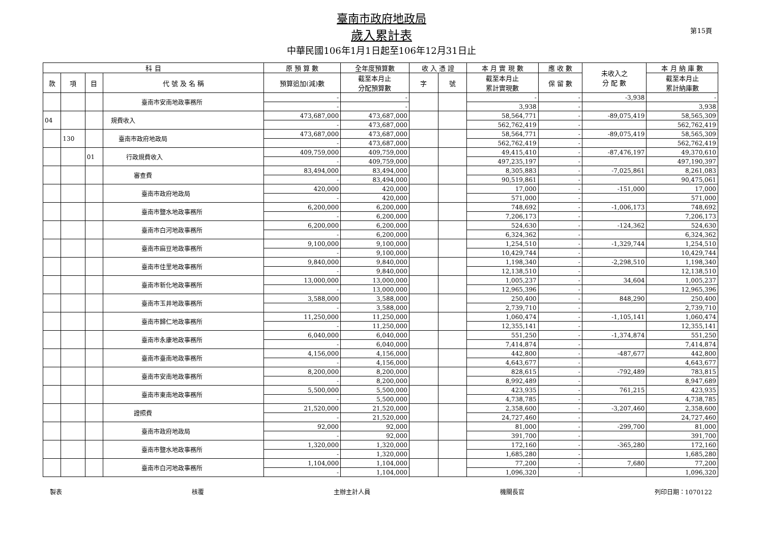臺南市政府地政局
歲入累計表
中華民國106年1月1日起至106年12月31日止
第15頁
| 科 目 | | | | 原 預 算 數 | 全年度預算數 | 收 入 憑 證 | | 本 月 實 現 數 | 應 收 數 | 未收入之 分 配 數 | 本 月 納 庫 數 |
| --- | --- | --- | --- | --- | --- | --- | --- | --- | --- | --- | --- |
| 款 | 項 | 目 | 代 號 及 名 稱 | 預算追加(減)數 | 截至本月止 分配預算數 | 字 | 號 | 截至本月止 累計實現數 | 保 留 數 | | 截至本月止 累計納庫數 |
| | | | 臺南市安南地政事務所 | - | - | | | - | - | -3,938 | - |
| | | | | - | - | | | 3,938 | - | | 3,938 |
| 04 | | | 規費收入 | 473,687,000 | 473,687,000 | | | 58,564,771 | - | -89,075,419 | 58,565,309 |
| | | | | - | 473,687,000 | | | 562,762,419 | - | | 562,762,419 |
| | 130 | | 臺南市政府地政局 | 473,687,000 | 473,687,000 | | | 58,564,771 | - | -89,075,419 | 58,565,309 |
| | | | | - | 473,687,000 | | | 562,762,419 | - | | 562,762,419 |
| | | 01 | 行政規費收入 | 409,759,000 | 409,759,000 | | | 49,415,410 | - | -87,476,197 | 49,370,610 |
| | | | | - | 409,759,000 | | | 497,235,197 | - | | 497,190,397 |
| | | | 審查費 | 83,494,000 | 83,494,000 | | | 8,305,883 | - | -7,025,861 | 8,261,083 |
| | | | | - | 83,494,000 | | | 90,519,861 | - | | 90,475,061 |
| | | | 臺南市政府地政局 | 420,000 | 420,000 | | | 17,000 | - | -151,000 | 17,000 |
| | | | | - | 420,000 | | | 571,000 | - | | 571,000 |
| | | | 臺南市鹽水地政事務所 | 6,200,000 | 6,200,000 | | | 748,692 | - | -1,006,173 | 748,692 |
| | | | | - | 6,200,000 | | | 7,206,173 | - | | 7,206,173 |
| | | | 臺南市白河地政事務所 | 6,200,000 | 6,200,000 | | | 524,630 | - | -124,362 | 524,630 |
| | | | | - | 6,200,000 | | | 6,324,362 | - | | 6,324,362 |
| | | | 臺南市麻豆地政事務所 | 9,100,000 | 9,100,000 | | | 1,254,510 | - | -1,329,744 | 1,254,510 |
| | | | | - | 9,100,000 | | | 10,429,744 | - | | 10,429,744 |
| | | | 臺南市佳里地政事務所 | 9,840,000 | 9,840,000 | | | 1,198,340 | - | -2,298,510 | 1,198,340 |
| | | | | - | 9,840,000 | | | 12,138,510 | - | | 12,138,510 |
| | | | 臺南市新化地政事務所 | 13,000,000 | 13,000,000 | | | 1,005,237 | - | 34,604 | 1,005,237 |
| | | | | - | 13,000,000 | | | 12,965,396 | - | | 12,965,396 |
| | | | 臺南市玉井地政事務所 | 3,588,000 | 3,588,000 | | | 250,400 | - | 848,290 | 250,400 |
| | | | | - | 3,588,000 | | | 2,739,710 | - | | 2,739,710 |
| | | | 臺南市歸仁地政事務所 | 11,250,000 | 11,250,000 | | | 1,060,474 | - | -1,105,141 | 1,060,474 |
| | | | | - | 11,250,000 | | | 12,355,141 | - | | 12,355,141 |
| | | | 臺南市永康地政事務所 | 6,040,000 | 6,040,000 | | | 551,250 | - | -1,374,874 | 551,250 |
| | | | | - | 6,040,000 | | | 7,414,874 | - | | 7,414,874 |
| | | | 臺南市臺南地政事務所 | 4,156,000 | 4,156,000 | | | 442,800 | - | -487,677 | 442,800 |
| | | | | - | 4,156,000 | | | 4,643,677 | - | | 4,643,677 |
| | | | 臺南市安南地政事務所 | 8,200,000 | 8,200,000 | | | 828,615 | - | -792,489 | 783,815 |
| | | | | - | 8,200,000 | | | 8,992,489 | - | | 8,947,689 |
| | | | 臺南市東南地政事務所 | 5,500,000 | 5,500,000 | | | 423,935 | - | 761,215 | 423,935 |
| | | | | - | 5,500,000 | | | 4,738,785 | - | | 4,738,785 |
| | | | 證照費 | 21,520,000 | 21,520,000 | | | 2,358,600 | - | -3,207,460 | 2,358,600 |
| | | | | - | 21,520,000 | | | 24,727,460 | - | | 24,727,460 |
| | | | 臺南市政府地政局 | 92,000 | 92,000 | | | 81,000 | - | -299,700 | 81,000 |
| | | | | - | 92,000 | | | 391,700 | - | | 391,700 |
| | | | 臺南市鹽水地政事務所 | 1,320,000 | 1,320,000 | | | 172,160 | - | -365,280 | 172,160 |
| | | | | - | 1,320,000 | | | 1,685,280 | - | | 1,685,280 |
| | | | 臺南市白河地政事務所 | 1,104,000 | 1,104,000 | | | 77,200 | - | 7,680 | 77,200 |
| | | | | - | 1,104,000 | | | 1,096,320 | - | | 1,096,320 |
製表 核覆 主辦主計人員 機關長官 列印日期：1070122